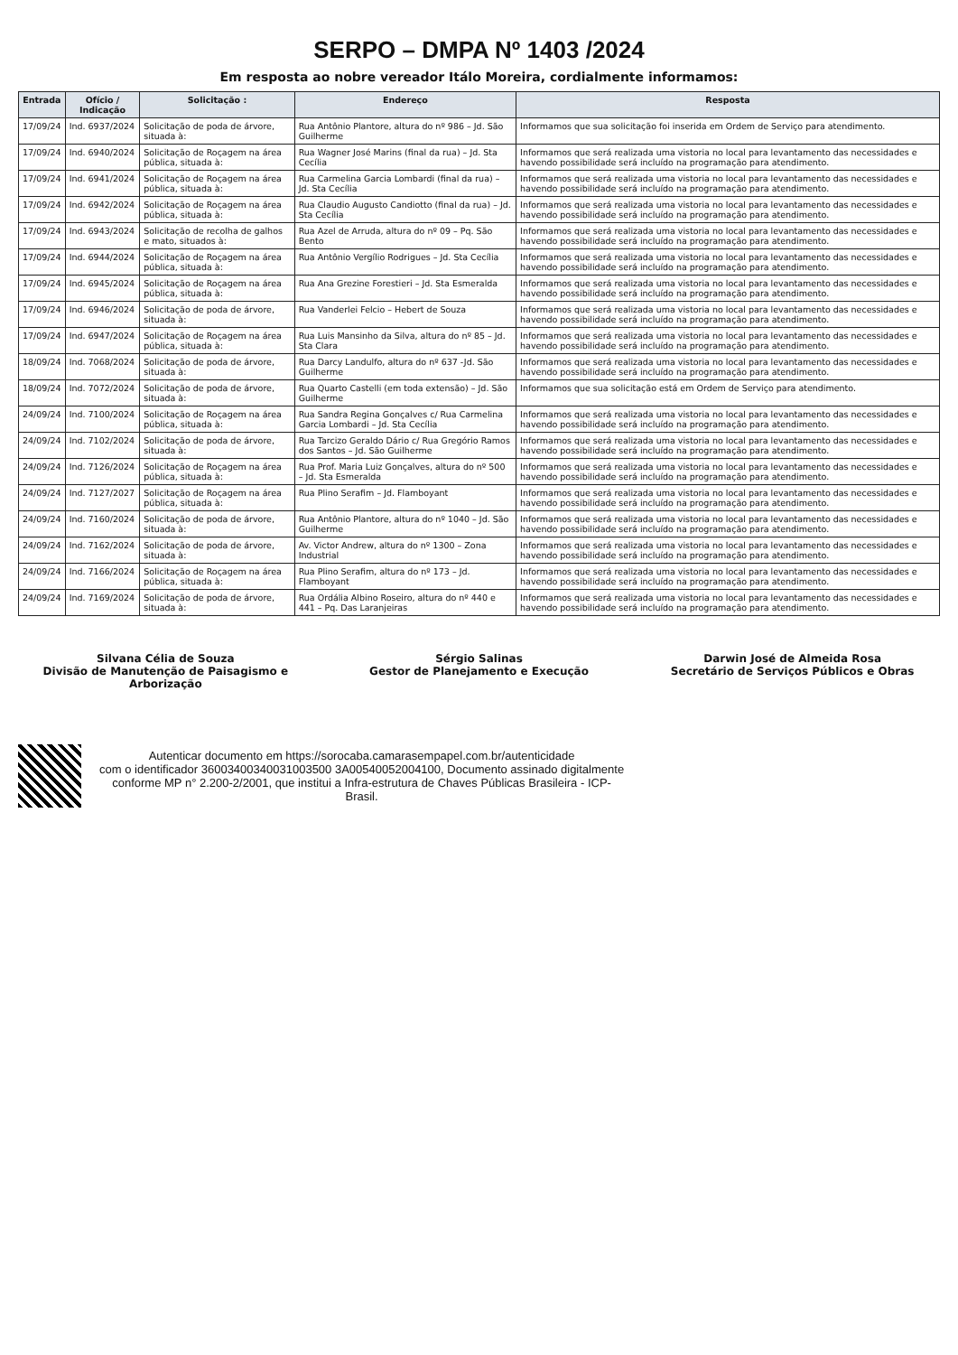SERPO – DMPA Nº 1403 /2024
Em resposta ao nobre vereador Itálo Moreira, cordialmente informamos:
| Entrada | Ofício / Indicação | Solicitação : | Endereço | Resposta |
| --- | --- | --- | --- | --- |
| 17/09/24 | Ind. 6937/2024 | Solicitação de poda de árvore, situada à: | Rua Antônio Plantore, altura do nº 986 – Jd. São Guilherme | Informamos que sua solicitação foi inserida em Ordem de Serviço para atendimento. |
| 17/09/24 | Ind. 6940/2024 | Solicitação de Roçagem na área pública, situada à: | Rua Wagner José Marins (final da rua) – Jd. Sta Cecília | Informamos que será realizada uma vistoria no local para levantamento das necessidades e havendo possibilidade será incluído na programação para atendimento. |
| 17/09/24 | Ind. 6941/2024 | Solicitação de Roçagem na área pública, situada à: | Rua Carmelina Garcia Lombardi (final da rua) – Jd. Sta Cecília | Informamos que será realizada uma vistoria no local para levantamento das necessidades e havendo possibilidade será incluído na programação para atendimento. |
| 17/09/24 | Ind. 6942/2024 | Solicitação de Roçagem na área pública, situada à: | Rua Claudio Augusto Candiotto (final da rua) – Jd. Sta Cecília | Informamos que será realizada uma vistoria no local para levantamento das necessidades e havendo possibilidade será incluído na programação para atendimento. |
| 17/09/24 | Ind. 6943/2024 | Solicitação de recolha de galhos e mato, situados à: | Rua Azel de Arruda, altura do nº 09 – Pq. São Bento | Informamos que será realizada uma vistoria no local para levantamento das necessidades e havendo possibilidade será incluído na programação para atendimento. |
| 17/09/24 | Ind. 6944/2024 | Solicitação de Roçagem na área pública, situada à: | Rua Antônio Vergílio Rodrigues – Jd. Sta Cecília | Informamos que será realizada uma vistoria no local para levantamento das necessidades e havendo possibilidade será incluído na programação para atendimento. |
| 17/09/24 | Ind. 6945/2024 | Solicitação de Roçagem na área pública, situada à: | Rua Ana Grezine Forestieri – Jd. Sta Esmeralda | Informamos que será realizada uma vistoria no local para levantamento das necessidades e havendo possibilidade será incluído na programação para atendimento. |
| 17/09/24 | Ind. 6946/2024 | Solicitação de poda de árvore, situada à: | Rua Vanderlei Felcio – Hebert de Souza | Informamos que será realizada uma vistoria no local para levantamento das necessidades e havendo possibilidade será incluído na programação para atendimento. |
| 17/09/24 | Ind. 6947/2024 | Solicitação de Roçagem na área pública, situada à: | Rua Luis Mansinho da Silva, altura do nº 85 – Jd. Sta Clara | Informamos que será realizada uma vistoria no local para levantamento das necessidades e havendo possibilidade será incluído na programação para atendimento. |
| 18/09/24 | Ind. 7068/2024 | Solicitação de poda de árvore, situada à: | Rua Darcy Landulfo, altura do nº 637 -Jd. São Guilherme | Informamos que será realizada uma vistoria no local para levantamento das necessidades e havendo possibilidade será incluído na programação para atendimento. |
| 18/09/24 | Ind. 7072/2024 | Solicitação de poda de árvore, situada à: | Rua Quarto Castelli (em toda extensão) – Jd. São Guilherme | Informamos que sua solicitação está em Ordem de Serviço para atendimento. |
| 24/09/24 | Ind. 7100/2024 | Solicitação de Roçagem na área pública, situada à: | Rua Sandra Regina Gonçalves c/ Rua Carmelina Garcia Lombardi – Jd. Sta Cecília | Informamos que será realizada uma vistoria no local para levantamento das necessidades e havendo possibilidade será incluído na programação para atendimento. |
| 24/09/24 | Ind. 7102/2024 | Solicitação de poda de árvore, situada à: | Rua Tarcizo Geraldo Dário c/ Rua Gregório Ramos dos Santos – Jd. São Guilherme | Informamos que será realizada uma vistoria no local para levantamento das necessidades e havendo possibilidade será incluído na programação para atendimento. |
| 24/09/24 | Ind. 7126/2024 | Solicitação de Roçagem na área pública, situada à: | Rua Prof. Maria Luiz Gonçalves, altura do nº 500 – Jd. Sta Esmeralda | Informamos que será realizada uma vistoria no local para levantamento das necessidades e havendo possibilidade será incluído na programação para atendimento. |
| 24/09/24 | Ind. 7127/2027 | Solicitação de Roçagem na área pública, situada à: | Rua Plino Serafim – Jd. Flamboyant | Informamos que será realizada uma vistoria no local para levantamento das necessidades e havendo possibilidade será incluído na programação para atendimento. |
| 24/09/24 | Ind. 7160/2024 | Solicitação de poda de árvore, situada à: | Rua Antônio Plantore, altura do nº 1040 – Jd. São Guilherme | Informamos que será realizada uma vistoria no local para levantamento das necessidades e havendo possibilidade será incluído na programação para atendimento. |
| 24/09/24 | Ind. 7162/2024 | Solicitação de poda de árvore, situada à: | Av. Victor Andrew, altura do nº 1300 – Zona Industrial | Informamos que será realizada uma vistoria no local para levantamento das necessidades e havendo possibilidade será incluído na programação para atendimento. |
| 24/09/24 | Ind. 7166/2024 | Solicitação de Roçagem na área pública, situada à: | Rua Plino Serafim, altura do nº 173 – Jd. Flamboyant | Informamos que será realizada uma vistoria no local para levantamento das necessidades e havendo possibilidade será incluído na programação para atendimento. |
| 24/09/24 | Ind. 7169/2024 | Solicitação de poda de árvore, situada à: | Rua Ordália Albino Roseiro, altura do nº 440 e 441 – Pq. Das Laranjeiras | Informamos que será realizada uma vistoria no local para levantamento das necessidades e havendo possibilidade será incluído na programação para atendimento. |
Silvana Célia de Souza
Divisão de Manutenção de Paisagismo e Arborização
Sérgio Salinas
Gestor de Planejamento e Execução
Darwin José de Almeida Rosa
Secretário de Serviços Públicos e Obras
Autenticar documento em https://sorocaba.camarasempapel.com.br/autenticidade
com o identificador 36003400340031003500 3A00540052004100, Documento assinado digitalmente
conforme MP n° 2.200-2/2001, que institui a Infra-estrutura de Chaves Públicas Brasileira - ICP-
Brasil.